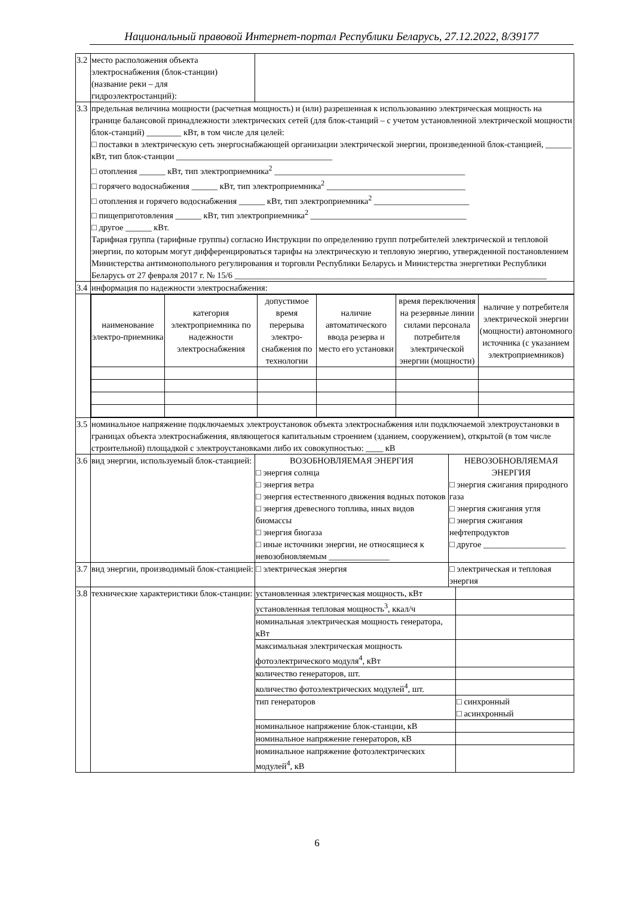Национальный правовой Интернет-портал Республики Беларусь, 27.12.2022, 8/39177
| 3.2 | место расположения объекта электроснабжения (блок-станции) (название реки – для гидроэлектростанций): | | | |
| 3.3 | предельная величина мощности (расчетная мощность) и (или) разрешенная к использованию электрическая мощность на границе балансовой принадлежности электрических сетей (для блок-станций – с учетом установленной электрической мощности блок-станций) ________ кВт, в том числе для целей: □ поставки в электрическую сеть энергоснабжающей организации электрической энергии, произведенной блок-станцией, ______ кВт, тип блок-станции ____________________________________ □ отопления ______ кВт, тип электроприемника<sup>2</sup> ____________________________________________ □ горячего водоснабжения ______ кВт, тип электроприемника<sup>2</sup> ________________________________ □ отопления и горячего водоснабжения ______ кВт, тип электроприемника<sup>2</sup> ______________________ □ пищеприготовления ______ кВт, тип электроприемника<sup>2</sup> ____________________________________ □ другое ______ кВт. Тарифная группа (тарифные группы) согласно Инструкции по определению групп потребителей электрической и тепловой энергии, по которым могут дифференцироваться тарифы на электрическую и тепловую энергию, утвержденной постановлением Министерства антимонопольного регулирования и торговли Республики Беларусь и Министерства энергетики Республики Беларусь от 27 февраля 2017 г. № 15/6 ________________________________________________________________________ | | | |
| 3.4 | информация по надежности электроснабжения: | | | |
| | / наименование электро-приемника / категория электроприемника по надежности электроснабжения / допустимое время перерыва электро-снабжения по технологии / наличие автоматического ввода резерва и место его установки / время переключения на резервные линии силами персонала потребителя электрической энергии (мощности) / наличие у потребителя электрической энергии (мощности) автономного источника (с указанием электроприемников) / | | | |
| 3.5 | номинальное напряжение подключаемых электроустановок объекта электроснабжения или подключаемой электроустановки в границах объекта электроснабжения, являющегося капитальным строением (зданием, сооружением), открытой (в том числе строительной) площадкой с электроустановками либо их совокупностью: ____ кВ | | | |
| 3.6 | вид энергии, используемый блок-станцией: | ВОЗОБНОВЛЯЕМАЯ ЭНЕРГИЯ □ энергия солнца □ энергия ветра □ энергия естественного движения водных потоков □ энергия древесного топлива, иных видов биомассы □ энергия биогаза □ иные источники энергии, не относящиеся к невозобновляемым ______________ | НЕВОЗОБНОВЛЯЕМАЯ ЭНЕРГИЯ □ энергия сжигания природного газа □ энергия сжигания угля □ энергия сжигания нефтепродуктов □ другое ___________________ | |
| 3.7 | вид энергии, производимый блок-станцией: | □ электрическая энергия | □ электрическая и тепловая энергия | |
| 3.8 | технические характеристики блок-станции: | установленная электрическая мощность, кВт | | |
| | | установленная тепловая мощность<sup>3</sup>, ккал/ч | | |
| | | номинальная электрическая мощность генератора, кВт | | |
| | | максимальная электрическая мощность фотоэлектрического модуля<sup>4</sup>, кВт | | |
| | | количество генераторов, шт. | | |
| | | количество фотоэлектрических модулей<sup>4</sup>, шт. | | |
| | | тип генераторов | | □ синхронный □ асинхронный |
| | | номинальное напряжение блок-станции, кВ | | |
| | | номинальное напряжение генераторов, кВ | | |
| | | номинальное напряжение фотоэлектрических модулей<sup>4</sup>, кВ | | |
6